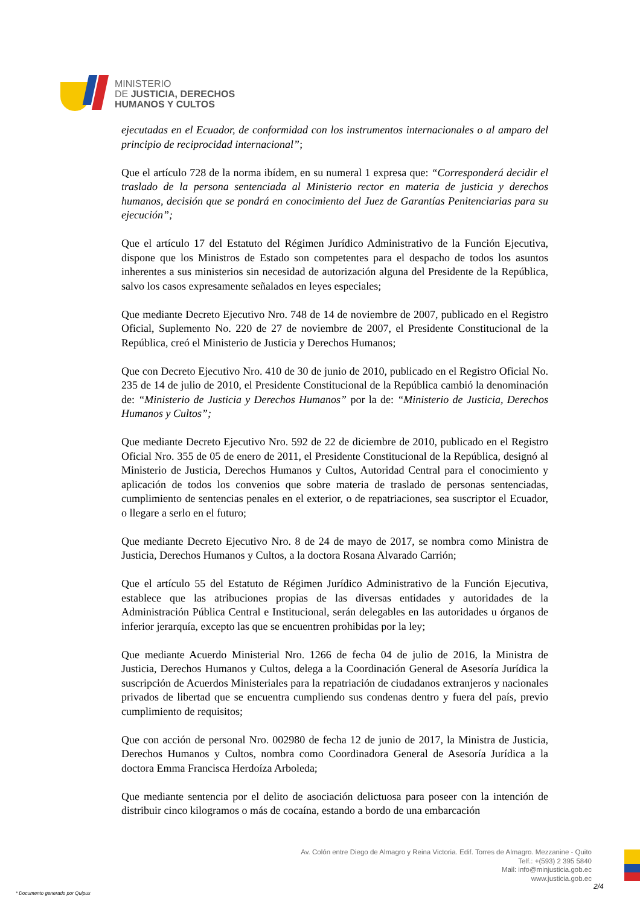MINISTERIO
DE JUSTICIA, DERECHOS
HUMANOS Y CULTOS
ejecutadas en el Ecuador, de conformidad con los instrumentos internacionales o al amparo del principio de reciprocidad internacional”;
Que el artículo 728 de la norma ibídem, en su numeral 1 expresa que: “Corresponderá decidir el traslado de la persona sentenciada al Ministerio rector en materia de justicia y derechos humanos, decisión que se pondrá en conocimiento del Juez de Garantías Penitenciarias para su ejecución”;
Que el artículo 17 del Estatuto del Régimen Jurídico Administrativo de la Función Ejecutiva, dispone que los Ministros de Estado son competentes para el despacho de todos los asuntos inherentes a sus ministerios sin necesidad de autorización alguna del Presidente de la República, salvo los casos expresamente señalados en leyes especiales;
Que mediante Decreto Ejecutivo Nro. 748 de 14 de noviembre de 2007, publicado en el Registro Oficial, Suplemento No. 220 de 27 de noviembre de 2007, el Presidente Constitucional de la República, creó el Ministerio de Justicia y Derechos Humanos;
Que con Decreto Ejecutivo Nro. 410 de 30 de junio de 2010, publicado en el Registro Oficial No. 235 de 14 de julio de 2010, el Presidente Constitucional de la República cambió la denominación de: “Ministerio de Justicia y Derechos Humanos” por la de: “Ministerio de Justicia, Derechos Humanos y Cultos”;
Que mediante Decreto Ejecutivo Nro. 592 de 22 de diciembre de 2010, publicado en el Registro Oficial Nro. 355 de 05 de enero de 2011, el Presidente Constitucional de la República, designó al Ministerio de Justicia, Derechos Humanos y Cultos, Autoridad Central para el conocimiento y aplicación de todos los convenios que sobre materia de traslado de personas sentenciadas, cumplimiento de sentencias penales en el exterior, o de repatriaciones, sea suscriptor el Ecuador, o llegare a serlo en el futuro;
Que mediante Decreto Ejecutivo Nro. 8 de 24 de mayo de 2017, se nombra como Ministra de Justicia, Derechos Humanos y Cultos, a la doctora Rosana Alvarado Carrión;
Que el artículo 55 del Estatuto de Régimen Jurídico Administrativo de la Función Ejecutiva, establece que las atribuciones propias de las diversas entidades y autoridades de la Administración Pública Central e Institucional, serán delegables en las autoridades u órganos de inferior jerarquía, excepto las que se encuentren prohibidas por la ley;
Que mediante Acuerdo Ministerial Nro. 1266 de fecha 04 de julio de 2016, la Ministra de Justicia, Derechos Humanos y Cultos, delega a la Coordinación General de Asesoría Jurídica la suscripción de Acuerdos Ministeriales para la repatriación de ciudadanos extranjeros y nacionales privados de libertad que se encuentra cumpliendo sus condenas dentro y fuera del país, previo cumplimiento de requisitos;
Que con acción de personal Nro. 002980 de fecha 12 de junio de 2017, la Ministra de Justicia, Derechos Humanos y Cultos, nombra como Coordinadora General de Asesoría Jurídica a la doctora Emma Francisca Herdoíza Arboleda;
Que mediante sentencia por el delito de asociación delictuosa para poseer con la intención de distribuir cinco kilogramos o más de cocaína, estando a bordo de una embarcación
Av. Colón entre Diego de Almagro y Reina Victoria. Edif. Torres de Almagro. Mezzanine - Quito
Telf.: +(593) 2 395 5840
Mail: info@minjusticia.gob.ec
www.justicia.gob.ec
2/4
* Documento generado por Quipux